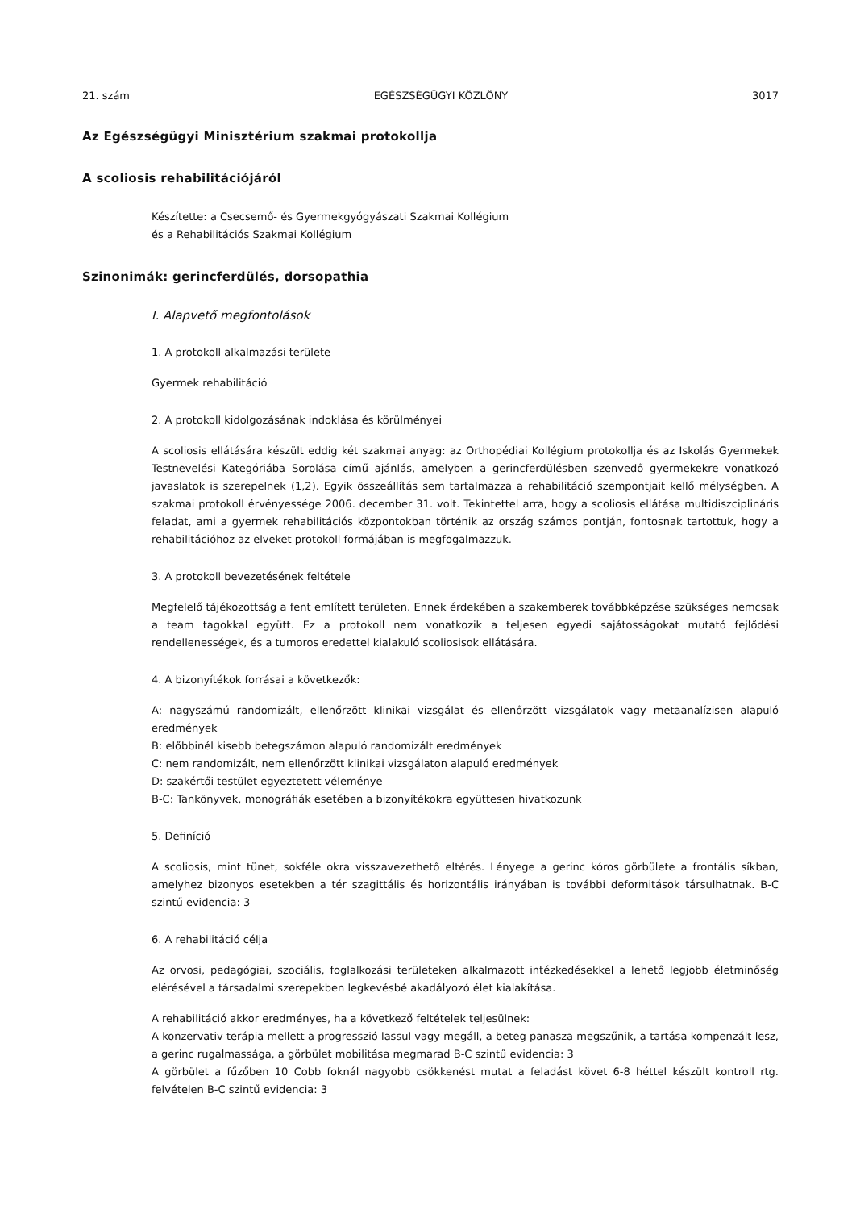21. szám EGÉSZSÉGÜGYI KÖZLÖNY 3017
Az Egészségügyi Minisztérium szakmai protokollja
A scoliosis rehabilitációjáról
Készítette: a Csecsemő- és Gyermekgyógyászati Szakmai Kollégium
és a Rehabilitációs Szakmai Kollégium
Szinonimák: gerincferdülés, dorsopathia
I. Alapvető megfontolások
1. A protokoll alkalmazási területe
Gyermek rehabilitáció
2. A protokoll kidolgozásának indoklása és körülményei
A scoliosis ellátására készült eddig két szakmai anyag: az Orthopédiai Kollégium protokollja és az Iskolás Gyermekek Testnevelési Kategóriába Sorolása című ajánlás, amelyben a gerincferdülésben szenvedő gyermekekre vonatkozó javaslatok is szerepelnek (1,2). Egyik összeállítás sem tartalmazza a rehabilitáció szempontjait kellő mélységben. A szakmai protokoll érvényessége 2006. december 31. volt. Tekintettel arra, hogy a scoliosis ellátása multidiszciplináris feladat, ami a gyermek rehabilitációs központokban történik az ország számos pontján, fontosnak tartottuk, hogy a rehabilitációhoz az elveket protokoll formájában is megfogalmazzuk.
3. A protokoll bevezetésének feltétele
Megfelelő tájékozottság a fent említett területen. Ennek érdekében a szakemberek továbbképzése szükséges nemcsak a team tagokkal együtt. Ez a protokoll nem vonatkozik a teljesen egyedi sajátosságokat mutató fejlődési rendellenességek, és a tumoros eredettel kialakuló scoliosisok ellátására.
4. A bizonyítékok forrásai a következők:
A: nagyszámú randomizált, ellenőrzött klinikai vizsgálat és ellenőrzött vizsgálatok vagy metaanalízisen alapuló eredmények
B: előbbinél kisebb betegszámon alapuló randomizált eredmények
C: nem randomizált, nem ellenőrzött klinikai vizsgálaton alapuló eredmények
D: szakértői testület egyeztetett véleménye
B-C: Tankönyvek, monográfiák esetében a bizonyítékokra együttesen hivatkozunk
5. Definíció
A scoliosis, mint tünet, sokféle okra visszavezethető eltérés. Lényege a gerinc kóros görbülete a frontális síkban, amelyhez bizonyos esetekben a tér szagittális és horizontális irányában is további deformitások társulhatnak. B-C szintű evidencia: 3
6. A rehabilitáció célja
Az orvosi, pedagógiai, szociális, foglalkozási területeken alkalmazott intézkedésekkel a lehető legjobb életminőség elérésével a társadalmi szerepekben legkevésbé akadályozó élet kialakítása.
A rehabilitáció akkor eredményes, ha a következő feltételek teljesülnek:
A konzervativ terápia mellett a progresszió lassul vagy megáll, a beteg panasza megszűnik, a tartása kompenzált lesz, a gerinc rugalmassága, a görbület mobilitása megmarad B-C szintű evidencia: 3
A görbület a fűzőben 10 Cobb foknál nagyobb csökkenést mutat a feladást követ 6-8 héttel készült kontroll rtg. felvételen B-C szintű evidencia: 3